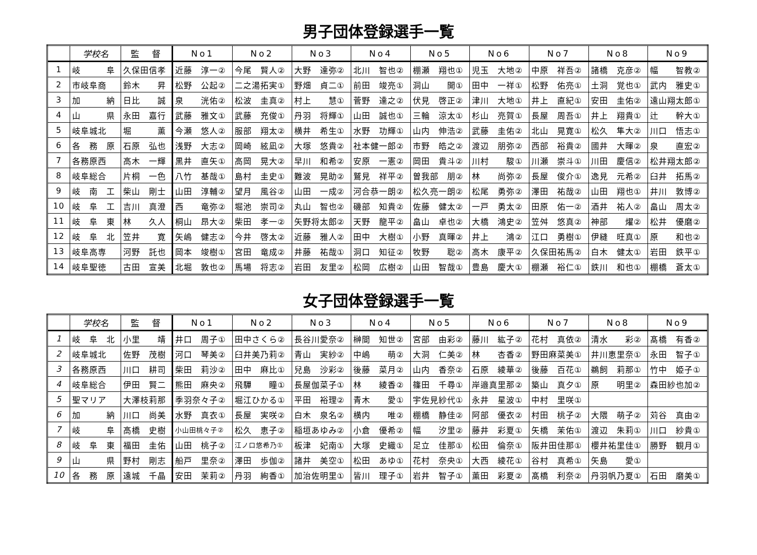男子団体登録選手一覧
| | 学校名 | 監 督 | No1 | No2 | No3 | No4 | No5 | No6 | No7 | No8 | No9 |
| --- | --- | --- | --- | --- | --- | --- | --- | --- | --- | --- | --- |
| 1 | 岐 阜 | 久保田信孝 | 近藤 淳一② | 今尾 賢人② | 大野 達弥② | 北川 智也② | 棚瀬 翔也① | 児玉 大地② | 中原 祥吾② | 諸橋 克彦② | 幅 智教② |
| 2 | 市岐阜商 | 鈴木 昇 | 松野 公起② | 二之湯拓実① | 野畑 貞二① | 前田 竣亮① | 洞山 開① | 田中 一祥① | 松野 佑亮① | 土洞 覚也① | 武内 雅史① |
| 3 | 加 納 | 日比 誠 | 泉 洸佑② | 松波 圭真② | 村上 慧① | 菅野 達之② | 伏見 啓正② | 津川 大地① | 井上 直紀① | 安田 圭佑② | 遠山翔太郎① |
| 4 | 山 県 | 永田 嘉行 | 武藤 雅文① | 武藤 充俊① | 丹羽 将輝① | 山田 誠也① | 三輪 涼太① | 杉山 亮賀① | 長屋 周吾① | 井上 翔貴① | 辻 幹大① |
| 5 | 岐阜城北 | 堀 薫 | 今瀬 悠人② | 服部 翔太② | 横井 希生① | 水野 功輝① | 山内 伸浩② | 武藤 圭佑② | 北山 晃寛① | 松久 隼大② | 川口 悟志① |
| 6 | 各 務 原 | 石原 弘也 | 浅野 大志② | 岡崎 絃凪② | 大塚 悠貴② | 社本健一郎② | 市野 皓之② | 渡辺 朋弥② | 西部 裕貴② | 國井 大暉② | 泉 直宏② |
| 7 | 各務原西 | 高木 一輝 | 黒井 直矢① | 高岡 晃大② | 早川 和希② | 安原 一憲② | 岡田 貴斗② | 川村 駿① | 川瀬 崇斗① | 川田 慶信② | 松井翔太郎② |
| 8 | 岐阜総合 | 片桐 一色 | 八竹 基哉① | 島村 圭史① | 難波 晃助② | 鷲見 祥平② | 曽我部 朋② | 林 尚弥② | 長屋 俊介① | 逸見 元希② | 臼井 拓馬② |
| 9 | 岐 南 工 | 柴山 剛士 | 山田 淳輔② | 望月 風谷② | 山田 一成② | 河合恭一朗② | 松久亮一朗② | 松尾 勇弥② | 澤田 祐哉② | 山田 翔也① | 井川 敦博② |
| 10 | 岐 阜 工 | 吉川 真澄 | 西 竜弥② | 堀池 崇司② | 丸山 智也② | 磯部 知貴② | 佐藤 健太② | 一戸 勇太② | 田原 佑一② | 酒井 祐人② | 畠山 周太② |
| 11 | 岐 阜 東 | 林 久人 | 桐山 昂大② | 柴田 孝一② | 矢野将太郎② | 天野 龍平② | 畠山 卓也② | 大橋 鴻史② | 笠舛 悠真② | 神部 燿② | 松井 優磨② |
| 12 | 岐 阜 北 | 笠井 寛 | 矢嶋 健志② | 今井 啓太② | 近藤 雅人② | 田中 大樹① | 小野 真暉② | 井上 鴻② | 江口 勇樹① | 伊縫 旺真① | 原 和也② |
| 13 | 岐阜高専 | 河野 託也 | 岡本 竣樹① | 宮田 竜成② | 井藤 祐哉① | 洞口 知征② | 牧野 聡② | 高木 康平② | 久保田祐馬② | 白木 健太① | 岩田 鉄平① |
| 14 | 岐阜聖徳 | 古田 宣美 | 北堀 敦也② | 馬場 将志② | 岩田 友里② | 松岡 広樹② | 山田 智哉① | 豊島 慶大① | 棚瀬 裕仁① | 鉄川 和也① | 棚橋 蒼太① |
女子団体登録選手一覧
| | 学校名 | 監 督 | No1 | No2 | No3 | No4 | No5 | No6 | No7 | No8 | No9 |
| --- | --- | --- | --- | --- | --- | --- | --- | --- | --- | --- | --- |
| 1 | 岐 阜 北 | 小里 靖 | 井口 周子① | 田中さくら② | 長谷川愛奈② | 榊間 知世② | 宮部 由彩② | 藤川 紘子② | 花村 真依② | 清水 彩② | 髙橋 有香② |
| 2 | 岐阜城北 | 佐野 茂樹 | 河口 琴美② | 臼井美乃莉② | 青山 実紗② | 中嶋 萌② | 大洞 仁美② | 林 杏香② | 野田麻菜美① | 井川恵里奈① | 永田 智子① |
| 3 | 各務原西 | 川口 耕司 | 柴田 莉沙② | 田中 麻比① | 兒島 沙彩② | 後藤 菜月② | 山内 香奈② | 石原 綾華② | 後藤 百花① | 鵜飼 莉那① | 竹中 姫子① |
| 4 | 岐阜総合 | 伊田 賢二 | 熊田 麻央② | 飛驒 瞳① | 長屋伽菜子① | 林 綾香② | 篠田 千尋① | 岸邉真里那② | 築山 真夕① | 原 明里② | 森田紗也加② |
| 5 | 聖マリア | 大澤枝莉那 | 季羽奈々子② | 堀江ひかる① | 平田 裕理② | 青木 愛① | 宇佐見紗代① | 永井 星波① | 中村 里咲① | | |
| 6 | 加 納 | 川口 尚美 | 水野 真衣① | 長屋 実咲② | 白木 泉名② | 横内 唯② | 棚橋 静佳② | 阿部 優衣② | 村田 桃子② | 大隈 萌子② | 苅谷 真由② |
| 7 | 岐 阜 | 高橋 史樹 | 小山田桃々子② | 松久 恵子② | 稲垣あゆみ② | 小倉 優希② | 幅 汐里② | 藤井 彩夏① | 矢橋 茉佑① | 渡辺 朱莉① | 川口 紗貴① |
| 8 | 岐 阜 東 | 福田 圭佑 | 山田 桃子② | 江ノ口悠希乃① | 板津 妃南① | 大塚 史織① | 足立 佳那① | 松田 倫奈① | 阪井田佳那① | 櫻井祐里佳① | 勝野 観月① |
| 9 | 山 県 | 野村 剛志 | 船戸 里奈② | 澤田 歩伽② | 諸井 美空① | 松田 あゆ① | 花村 奈央① | 大西 綾花① | 谷村 真希① | 矢島 愛① | |
| 10 | 各 務 原 | 遠城 千晶 | 安田 茉莉② | 丹羽 絢香① | 加治佐明里① | 皆川 理子① | 岩井 智子① | 薫田 彩夏② | 髙橋 利奈② | 丹羽帆乃夏① | 石田 磨美① |